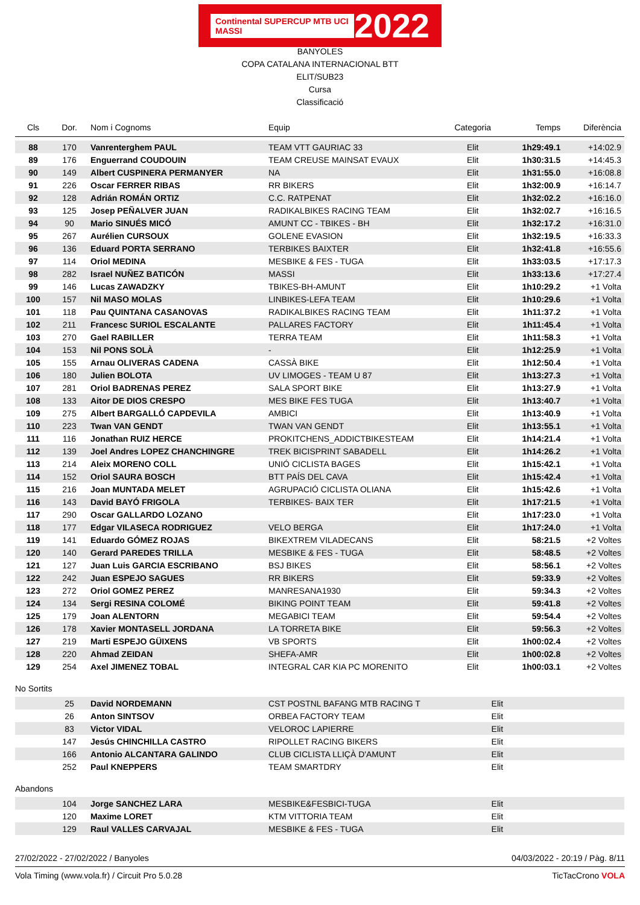Continental SUPERCUP MTB UCI MASSI 2022
BANYOLES
COPA CATALANA INTERNACIONAL BTT
ELIT/SUB23
Cursa
Classificació
| Cls | Dor. | Nom i Cognoms | Equip | Categoria | Temps | Diferència |
| --- | --- | --- | --- | --- | --- | --- |
| 88 | 170 | Vanrenterghem PAUL | TEAM VTT GAURIAC 33 | Elit | 1h29:49.1 | +14:02.9 |
| 89 | 176 | Enguerrand COUDOUIN | TEAM CREUSE MAINSAT EVAUX | Elit | 1h30:31.5 | +14:45.3 |
| 90 | 149 | Albert CUSPINERA PERMANYER | NA | Elit | 1h31:55.0 | +16:08.8 |
| 91 | 226 | Oscar FERRER RIBAS | RR BIKERS | Elit | 1h32:00.9 | +16:14.7 |
| 92 | 128 | Adrián ROMÁN ORTIZ | C.C. RATPENAT | Elit | 1h32:02.2 | +16:16.0 |
| 93 | 125 | Josep PEÑALVER JUAN | RADIKALBIKES RACING TEAM | Elit | 1h32:02.7 | +16:16.5 |
| 94 | 90 | Mario SINUÉS MICÓ | AMUNT CC - TBIKES - BH | Elit | 1h32:17.2 | +16:31.0 |
| 95 | 267 | Aurélien CURSOUX | GOLENE EVASION | Elit | 1h32:19.5 | +16:33.3 |
| 96 | 136 | Eduard PORTA SERRANO | TERBIKES BAIXTER | Elit | 1h32:41.8 | +16:55.6 |
| 97 | 114 | Oriol MEDINA | MESBIKE & FES - TUGA | Elit | 1h33:03.5 | +17:17.3 |
| 98 | 282 | Israel NUÑEZ BATICÓN | MASSI | Elit | 1h33:13.6 | +17:27.4 |
| 99 | 146 | Lucas ZAWADZKY | TBIKES-BH-AMUNT | Elit | 1h10:29.2 | +1 Volta |
| 100 | 157 | Nil MASO MOLAS | LINBIKES-LEFA TEAM | Elit | 1h10:29.6 | +1 Volta |
| 101 | 118 | Pau QUINTANA CASANOVAS | RADIKALBIKES RACING TEAM | Elit | 1h11:37.2 | +1 Volta |
| 102 | 211 | Francesc SURIOL ESCALANTE | PALLARES FACTORY | Elit | 1h11:45.4 | +1 Volta |
| 103 | 270 | Gael RABILLER | TERRA TEAM | Elit | 1h11:58.3 | +1 Volta |
| 104 | 153 | Nil PONS SOLÀ | - | Elit | 1h12:25.9 | +1 Volta |
| 105 | 155 | Arnau OLIVERAS CADENA | CASSÀ BIKE | Elit | 1h12:50.4 | +1 Volta |
| 106 | 180 | Julien BOLOTA | UV LIMOGES - TEAM U 87 | Elit | 1h13:27.3 | +1 Volta |
| 107 | 281 | Oriol BADRENAS PEREZ | SALA SPORT BIKE | Elit | 1h13:27.9 | +1 Volta |
| 108 | 133 | Aitor DE DIOS CRESPO | MES BIKE FES TUGA | Elit | 1h13:40.7 | +1 Volta |
| 109 | 275 | Albert BARGALLÓ CAPDEVILA | AMBICI | Elit | 1h13:40.9 | +1 Volta |
| 110 | 223 | Twan VAN GENDT | TWAN VAN GENDT | Elit | 1h13:55.1 | +1 Volta |
| 111 | 116 | Jonathan RUIZ HERCE | PROKITCHENS_ADDICTBIKESTEAM | Elit | 1h14:21.4 | +1 Volta |
| 112 | 139 | Joel Andres LOPEZ CHANCHINGRE | TREK BICISPRINT SABADELL | Elit | 1h14:26.2 | +1 Volta |
| 113 | 214 | Aleix MORENO COLL | UNIÓ CICLISTA BAGES | Elit | 1h15:42.1 | +1 Volta |
| 114 | 152 | Oriol SAURA BOSCH | BTT PAÍS DEL CAVA | Elit | 1h15:42.4 | +1 Volta |
| 115 | 216 | Joan MUNTADA MELET | AGRUPACIÓ CICLISTA OLIANA | Elit | 1h15:42.6 | +1 Volta |
| 116 | 143 | David BAYÓ FRIGOLA | TERBIKES- BAIX TER | Elit | 1h17:21.5 | +1 Volta |
| 117 | 290 | Oscar GALLARDO LOZANO | | Elit | 1h17:23.0 | +1 Volta |
| 118 | 177 | Edgar VILASECA RODRIGUEZ | VELO BERGA | Elit | 1h17:24.0 | +1 Volta |
| 119 | 141 | Eduardo GÓMEZ ROJAS | BIKEXTREM VILADECANS | Elit | 58:21.5 | +2 Voltes |
| 120 | 140 | Gerard PAREDES TRILLA | MESBIKE & FES - TUGA | Elit | 58:48.5 | +2 Voltes |
| 121 | 127 | Juan Luis GARCIA ESCRIBANO | BSJ BIKES | Elit | 58:56.1 | +2 Voltes |
| 122 | 242 | Juan ESPEJO SAGUES | RR BIKERS | Elit | 59:33.9 | +2 Voltes |
| 123 | 272 | Oriol GOMEZ PEREZ | MANRESANA1930 | Elit | 59:34.3 | +2 Voltes |
| 124 | 134 | Sergi RESINA COLOMÉ | BIKING POINT TEAM | Elit | 59:41.8 | +2 Voltes |
| 125 | 179 | Joan ALENTORN | MEGABICI TEAM | Elit | 59:54.4 | +2 Voltes |
| 126 | 178 | Xavier MONTASELL JORDANA | LA TORRETA BIKE | Elit | 59:56.3 | +2 Voltes |
| 127 | 219 | Marti ESPEJO GÜIXENS | VB SPORTS | Elit | 1h00:02.4 | +2 Voltes |
| 128 | 220 | Ahmad ZEIDAN | SHEFA-AMR | Elit | 1h00:02.8 | +2 Voltes |
| 129 | 254 | Axel JIMENEZ TOBAL | INTEGRAL CAR KIA PC MORENITO | Elit | 1h00:03.1 | +2 Voltes |
No Sortits
| | 25 | David NORDEMANN | CST POSTNL BAFANG MTB RACING T | Elit | | |
| | 26 | Anton SINTSOV | ORBEA FACTORY TEAM | Elit | | |
| | 83 | Victor VIDAL | VELOROC LAPIERRE | Elit | | |
| | 147 | Jesús CHINCHILLA CASTRO | RIPOLLET RACING BIKERS | Elit | | |
| | 166 | Antonio ALCANTARA GALINDO | CLUB CICLISTA LLIÇÀ D'AMUNT | Elit | | |
| | 252 | Paul KNEPPERS | TEAM SMARTDRY | Elit | | |
Abandons
| | 104 | Jorge SANCHEZ LARA | MESBIKE&FESBICI-TUGA | Elit | | |
| | 120 | Maxime LORET | KTM VITTORIA TEAM | Elit | | |
| | 129 | Raul VALLES CARVAJAL | MESBIKE & FES - TUGA | Elit | | |
27/02/2022 - 27/02/2022 / Banyoles 04/03/2022 - 20:19 / Pàg. 8/11
Vola Timing (www.vola.fr) / Circuit Pro 5.0.28 TicTacCrono VOLA